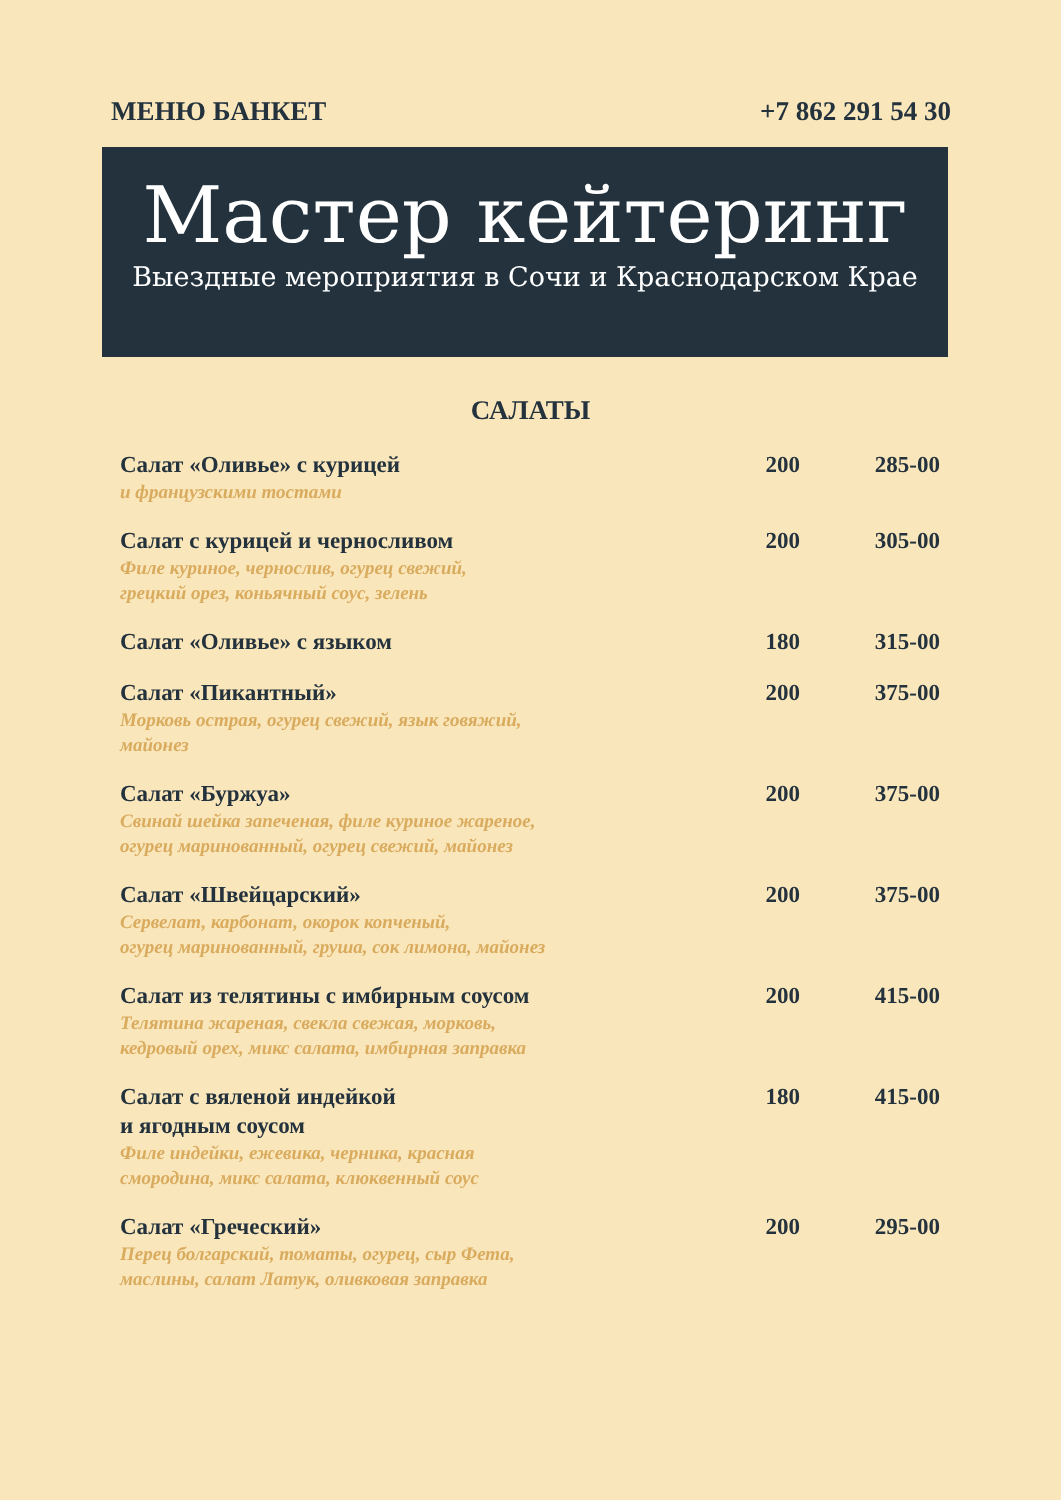МЕНЮ БАНКЕТ +7 862 291 54 30
Мастер кейтеринг
Выездные мероприятия в Сочи и Краснодарском Крае
САЛАТЫ
| Салат «Оливье» с курицей и французскими тостами | 200 | 285-00 |
| Салат с курицей и черносливом Филе куриное, чернослив, огурец свежий, грецкий орез, коньячный соус, зелень | 200 | 305-00 |
| Салат «Оливье» с языком | 180 | 315-00 |
| Салат «Пикантный» Морковь острая, огурец свежий, язык говяжий, майонез | 200 | 375-00 |
| Салат «Буржуа» Свинай шейка запеченая, филе куриное жареное, огурец маринованный, огурец свежий, майонез | 200 | 375-00 |
| Салат «Швейцарский» Сервелат, карбонат, окорок копченый, огурец маринованный, груша, сок лимона, майонез | 200 | 375-00 |
| Салат из телятины с имбирным соусом Телятина жареная, свекла свежая, морковь, кедровый орех, микс салата, имбирная заправка | 200 | 415-00 |
| Салат с вяленой индейкой и ягодным соусом Филе индейки, ежевика, черника, красная смородина, микс салата, клюквенный соус | 180 | 415-00 |
| Салат «Греческий» Перец болгарский, томаты, огурец, сыр Фета, маслины, салат Латук, оливковая заправка | 200 | 295-00 |